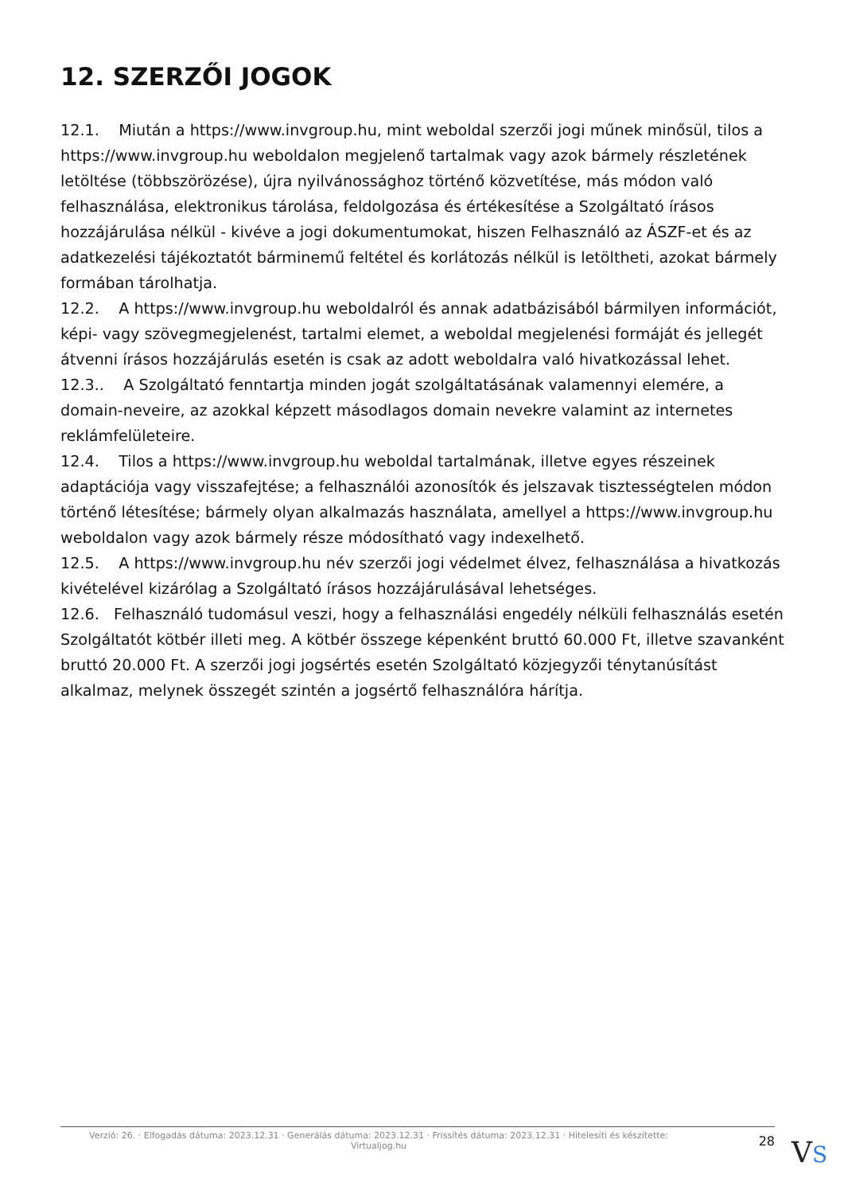12. SZERZŐI JOGOK
12.1. Miután a https://www.invgroup.hu, mint weboldal szerzői jogi műnek minősül, tilos a https://www.invgroup.hu weboldalon megjelenő tartalmak vagy azok bármely részletének letöltése (többszörözése), újra nyilvánossághoz történő közvetítése, más módon való felhasználása, elektronikus tárolása, feldolgozása és értékesítése a Szolgáltató írásos hozzájárulása nélkül - kivéve a jogi dokumentumokat, hiszen Felhasználó az ÁSZF-et és az adatkezelési tájékoztatót bárminemű feltétel és korlátozás nélkül is letöltheti, azokat bármely formában tárolhatja.
12.2. A https://www.invgroup.hu weboldalról és annak adatbázisából bármilyen információt, képi- vagy szövegmegjelenést, tartalmi elemet, a weboldal megjelenési formáját és jellegét átvenni írásos hozzájárulás esetén is csak az adott weboldalra való hivatkozással lehet.
12.3.. A Szolgáltató fenntartja minden jogát szolgáltatásának valamennyi elemére, a domain-neveire, az azokkal képzett másodlagos domain nevekre valamint az internetes reklámfelületeire.
12.4. Tilos a https://www.invgroup.hu weboldal tartalmának, illetve egyes részeinek adaptációja vagy visszafejtése; a felhasználói azonosítók és jelszavak tisztességtelen módon történő létesítése; bármely olyan alkalmazás használata, amellyel a https://www.invgroup.hu weboldalon vagy azok bármely része módosítható vagy indexelhető.
12.5. A https://www.invgroup.hu név szerzői jogi védelmet élvez, felhasználása a hivatkozás kivételével kizárólag a Szolgáltató írásos hozzájárulásával lehetséges.
12.6. Felhasználó tudomásul veszi, hogy a felhasználási engedély nélküli felhasználás esetén Szolgáltatót kötbér illeti meg. A kötbér összege képenként bruttó 60.000 Ft, illetve szavanként bruttó 20.000 Ft. A szerzői jogi jogsértés esetén Szolgáltató közjegyzői ténytanúsítást alkalmaz, melynek összegét szintén a jogsértő felhasználóra hárítja.
Verzió: 26. · Elfogadás dátuma: 2023.12.31 · Generálás dátuma: 2023.12.31 · Frissítés dátuma: 2023.12.31 · Hitelesíti és készítette: Virtualjog.hu
28
VS